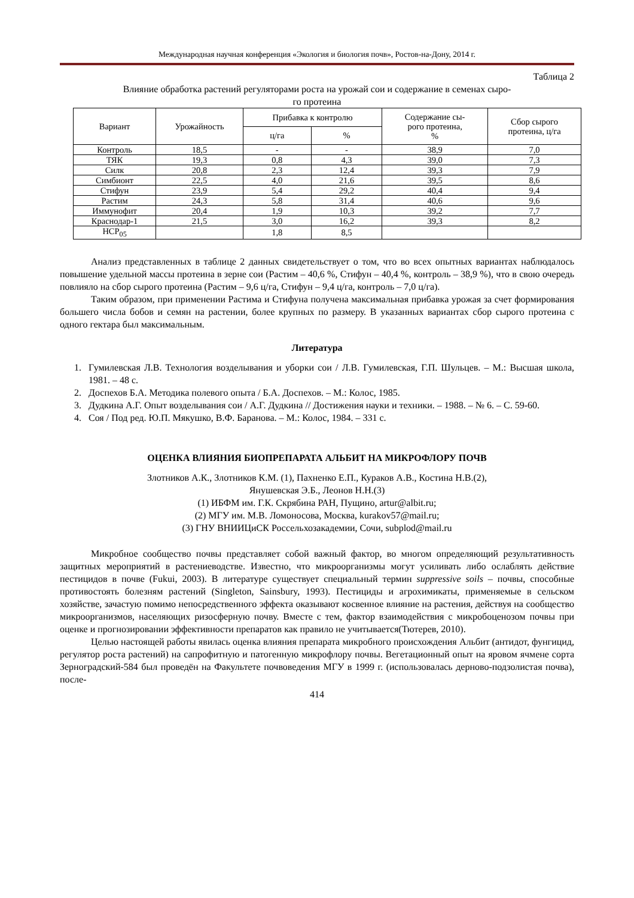Международная научная конференция «Экология и биология почв», Ростов-на-Дону, 2014 г.
Таблица 2
Влияние обработка растений регуляторами роста на урожай сои и содержание в семенах сыро-
го протеина
| Вариант | Урожайность | Прибавка к контролю | | Содержание сы- рого протеина, % | Сбор сырого протеина, ц/га |
| --- | --- | --- | --- | --- | --- |
| | | ц/га | % | | |
| Контроль | 18,5 | - | - | 38,9 | 7,0 |
| ТЯК | 19,3 | 0,8 | 4,3 | 39,0 | 7,3 |
| Силк | 20,8 | 2,3 | 12,4 | 39,3 | 7,9 |
| Симбионт | 22,5 | 4,0 | 21,6 | 39,5 | 8,6 |
| Стифун | 23,9 | 5,4 | 29,2 | 40,4 | 9,4 |
| Растим | 24,3 | 5,8 | 31,4 | 40,6 | 9,6 |
| Иммунофит | 20,4 | 1,9 | 10,3 | 39,2 | 7,7 |
| Краснодар-1 | 21,5 | 3,0 | 16,2 | 39,3 | 8,2 |
| НСР<sub>05</sub> | | 1,8 | 8,5 | | |
Анализ представленных в таблице 2 данных свидетельствует о том, что во всех опытных вариантах наблюдалось повышение удельной массы протеина в зерне сои (Растим – 40,6 %, Стифун – 40,4 %, контроль – 38,9 %), что в свою очередь повлияло на сбор сырого протеина (Растим – 9,6 ц/га, Стифун – 9,4 ц/га, контроль – 7,0 ц/га).
Таким образом, при применении Растима и Стифуна получена максимальная прибавка урожая за счет формирования большего числа бобов и семян на растении, более крупных по размеру. В указанных вариантах сбор сырого протеина с одного гектара был максимальным.
Литература
1. Гумилевская Л.В. Технология возделывания и уборки сои / Л.В. Гумилевская, Г.П. Шульцев. – М.: Высшая школа, 1981. – 48 с.
2. Доспехов Б.А. Методика полевого опыта / Б.А. Доспехов. – М.: Колос, 1985.
3. Дудкина А.Г. Опыт возделывания сои / А.Г. Дудкина // Достижения науки и техники. – 1988. – № 6. – С. 59-60.
4. Соя / Под ред. Ю.П. Мякушко, В.Ф. Баранова. – М.: Колос, 1984. – 331 с.
ОЦЕНКА ВЛИЯНИЯ БИОПРЕПАРАТА АЛЬБИТ НА МИКРОФЛОРУ ПОЧВ
Злотников А.К., Злотников К.М. (1), Пахненко Е.П., Кураков А.В., Костина Н.В.(2),
Янушевская Э.Б., Леонов Н.Н.(3)
(1) ИБФМ им. Г.К. Скрябина РАН, Пущино, artur@albit.ru;
(2) МГУ им. М.В. Ломоносова, Москва, kurakov57@mail.ru;
(3) ГНУ ВНИИЦиСК Россельхозакадемии, Сочи, subplod@mail.ru
Микробное сообщество почвы представляет собой важный фактор, во многом определяющий результативность защитных мероприятий в растениеводстве. Известно, что микроорганизмы могут усиливать либо ослаблять действие пестицидов в почве (Fukui, 2003). В литературе существует специальный термин suppressive soils – почвы, способные противостоять болезням растений (Singleton, Sainsbury, 1993). Пестициды и агрохимикаты, применяемые в сельском хозяйстве, зачастую помимо непосредственного эффекта оказывают косвенное влияние на растения, действуя на сообщество микроорганизмов, населяющих ризосферную почву. Вместе с тем, фактор взаимодействия с микробоценозом почвы при оценке и прогнозировании эффективности препаратов как правило не учитывается(Тютерев, 2010).
Целью настоящей работы явилась оценка влияния препарата микробного происхождения Альбит (антидот, фунгицид, регулятор роста растений) на сапрофитную и патогенную микрофлору почвы. Вегетационный опыт на яровом ячмене сорта Зерноградский-584 был проведён на Факультете почвоведения МГУ в 1999 г. (использовалась дерново-подзолистая почва), после-
414